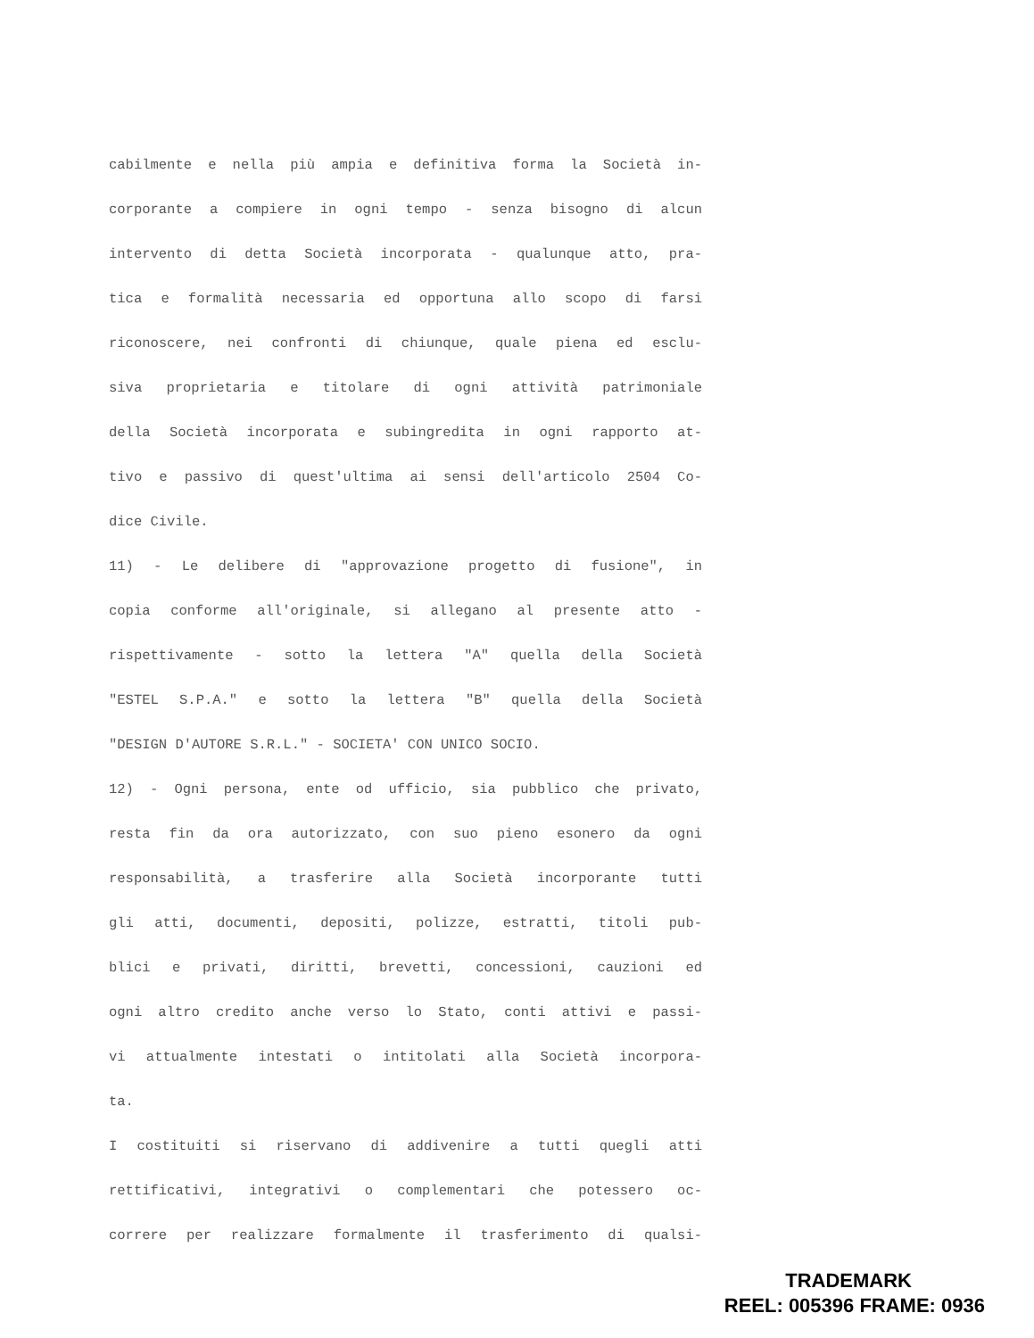cabilmente e nella più ampia e definitiva forma la Società in-
corporante a compiere in ogni tempo - senza bisogno di alcun
intervento di detta Società incorporata - qualunque atto, pra-
tica e formalità necessaria ed opportuna allo scopo di farsi
riconoscere, nei confronti di chiunque, quale piena ed esclu-
siva proprietaria e titolare di ogni attività patrimoniale
della Società incorporata e subingredita in ogni rapporto at-
tivo e passivo di quest'ultima ai sensi dell'articolo 2504 Co-
dice Civile.
11) - Le delibere di "approvazione progetto di fusione", in
copia conforme all'originale, si allegano al presente atto -
rispettivamente - sotto la lettera "A" quella della Società
"ESTEL S.P.A." e sotto la lettera "B" quella della Società
"DESIGN D'AUTORE S.R.L." - SOCIETA' CON UNICO SOCIO.
12) - Ogni persona, ente od ufficio, sia pubblico che privato,
resta fin da ora autorizzato, con suo pieno esonero da ogni
responsabilità, a trasferire alla Società incorporante tutti
gli atti, documenti, depositi, polizze, estratti, titoli pub-
blici e privati, diritti, brevetti, concessioni, cauzioni ed
ogni altro credito anche verso lo Stato, conti attivi e passi-
vi attualmente intestati o intitolati alla Società incorpora-
ta.
I costituiti si riservano di addivenire a tutti quegli atti
rettificativi, integrativi o complementari che potessero oc-
correre per realizzare formalmente il trasferimento di qualsi-
TRADEMARK
REEL: 005396 FRAME: 0936